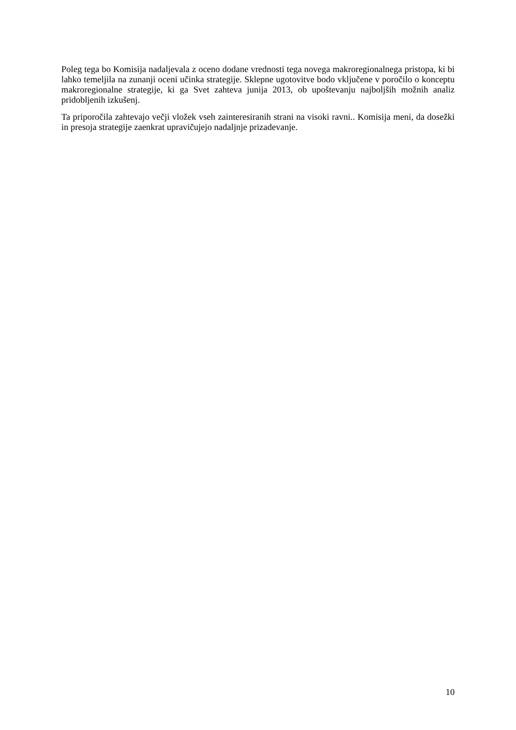Poleg tega bo Komisija nadaljevala z oceno dodane vrednosti tega novega makroregionalnega pristopa, ki bi lahko temeljila na zunanji oceni učinka strategije. Sklepne ugotovitve bodo vključene v poročilo o konceptu makroregionalne strategije, ki ga Svet zahteva junija 2013, ob upoštevanju najboljših možnih analiz pridobljenih izkušenj.
Ta priporočila zahtevajo večji vložek vseh zainteresiranih strani na visoki ravni.. Komisija meni, da dosežki in presoja strategije zaenkrat upravičujejo nadaljnje prizadevanje.
10